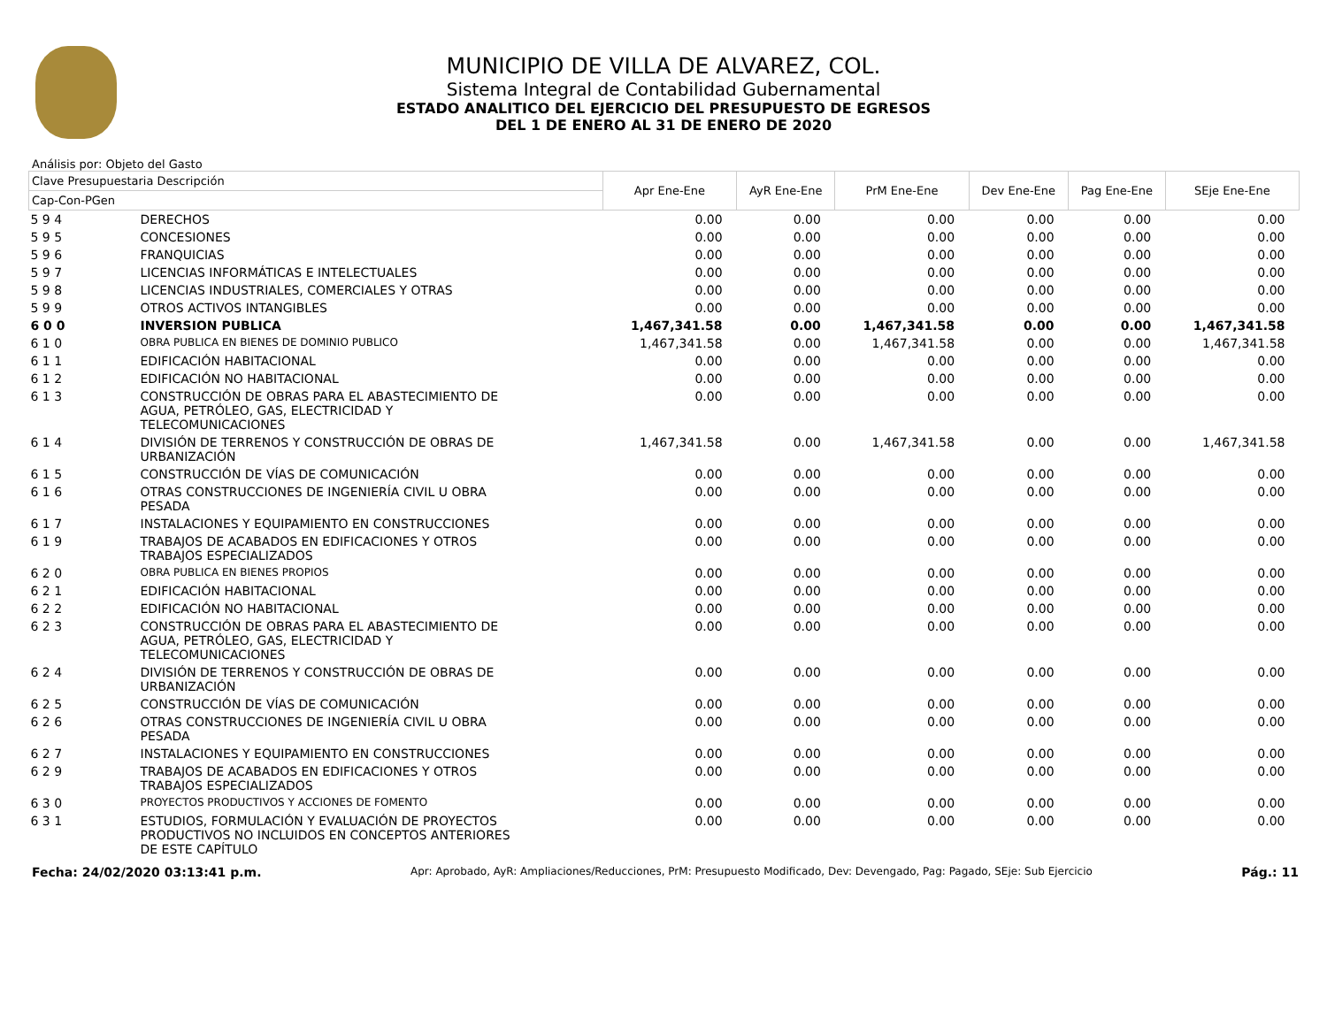MUNICIPIO DE VILLA DE ALVAREZ, COL.
Sistema Integral de Contabilidad Gubernamental
ESTADO ANALITICO DEL EJERCICIO DEL PRESUPUESTO DE EGRESOS
DEL 1 DE ENERO AL 31 DE ENERO DE 2020
Análisis por: Objeto del Gasto
| Clave Presupuestaria Descripción | | Apr Ene-Ene | AyR Ene-Ene | PrM Ene-Ene | Dev Ene-Ene | Pag Ene-Ene | SEje Ene-Ene |
| --- | --- | --- | --- | --- | --- | --- | --- |
| Cap-Con-PGen | | | | | | | |
| 5 9 4 | DERECHOS | 0.00 | 0.00 | 0.00 | 0.00 | 0.00 | 0.00 |
| 5 9 5 | CONCESIONES | 0.00 | 0.00 | 0.00 | 0.00 | 0.00 | 0.00 |
| 5 9 6 | FRANQUICIAS | 0.00 | 0.00 | 0.00 | 0.00 | 0.00 | 0.00 |
| 5 9 7 | LICENCIAS INFORMÁTICAS E INTELECTUALES | 0.00 | 0.00 | 0.00 | 0.00 | 0.00 | 0.00 |
| 5 9 8 | LICENCIAS INDUSTRIALES, COMERCIALES Y OTRAS | 0.00 | 0.00 | 0.00 | 0.00 | 0.00 | 0.00 |
| 5 9 9 | OTROS ACTIVOS INTANGIBLES | 0.00 | 0.00 | 0.00 | 0.00 | 0.00 | 0.00 |
| 6 0 0 | INVERSION PUBLICA | 1,467,341.58 | 0.00 | 1,467,341.58 | 0.00 | 0.00 | 1,467,341.58 |
| 6 1 0 | OBRA PUBLICA EN BIENES DE DOMINIO PUBLICO | 1,467,341.58 | 0.00 | 1,467,341.58 | 0.00 | 0.00 | 1,467,341.58 |
| 6 1 1 | EDIFICACIÓN HABITACIONAL | 0.00 | 0.00 | 0.00 | 0.00 | 0.00 | 0.00 |
| 6 1 2 | EDIFICACIÓN NO HABITACIONAL | 0.00 | 0.00 | 0.00 | 0.00 | 0.00 | 0.00 |
| 6 1 3 | CONSTRUCCIÓN DE OBRAS PARA EL ABASTECIMIENTO DE AGUA, PETRÓLEO, GAS, ELECTRICIDAD Y TELECOMUNICACIONES | 0.00 | 0.00 | 0.00 | 0.00 | 0.00 | 0.00 |
| 6 1 4 | DIVISIÓN DE TERRENOS Y CONSTRUCCIÓN DE OBRAS DE URBANIZACIÓN | 1,467,341.58 | 0.00 | 1,467,341.58 | 0.00 | 0.00 | 1,467,341.58 |
| 6 1 5 | CONSTRUCCIÓN DE VÍAS DE COMUNICACIÓN | 0.00 | 0.00 | 0.00 | 0.00 | 0.00 | 0.00 |
| 6 1 6 | OTRAS CONSTRUCCIONES DE INGENIERÍA CIVIL U OBRA PESADA | 0.00 | 0.00 | 0.00 | 0.00 | 0.00 | 0.00 |
| 6 1 7 | INSTALACIONES Y EQUIPAMIENTO EN CONSTRUCCIONES | 0.00 | 0.00 | 0.00 | 0.00 | 0.00 | 0.00 |
| 6 1 9 | TRABAJOS DE ACABADOS EN EDIFICACIONES Y OTROS TRABAJOS ESPECIALIZADOS | 0.00 | 0.00 | 0.00 | 0.00 | 0.00 | 0.00 |
| 6 2 0 | OBRA PUBLICA EN BIENES PROPIOS | 0.00 | 0.00 | 0.00 | 0.00 | 0.00 | 0.00 |
| 6 2 1 | EDIFICACIÓN HABITACIONAL | 0.00 | 0.00 | 0.00 | 0.00 | 0.00 | 0.00 |
| 6 2 2 | EDIFICACIÓN NO HABITACIONAL | 0.00 | 0.00 | 0.00 | 0.00 | 0.00 | 0.00 |
| 6 2 3 | CONSTRUCCIÓN DE OBRAS PARA EL ABASTECIMIENTO DE AGUA, PETRÓLEO, GAS, ELECTRICIDAD Y TELECOMUNICACIONES | 0.00 | 0.00 | 0.00 | 0.00 | 0.00 | 0.00 |
| 6 2 4 | DIVISIÓN DE TERRENOS Y CONSTRUCCIÓN DE OBRAS DE URBANIZACIÓN | 0.00 | 0.00 | 0.00 | 0.00 | 0.00 | 0.00 |
| 6 2 5 | CONSTRUCCIÓN DE VÍAS DE COMUNICACIÓN | 0.00 | 0.00 | 0.00 | 0.00 | 0.00 | 0.00 |
| 6 2 6 | OTRAS CONSTRUCCIONES DE INGENIERÍA CIVIL U OBRA PESADA | 0.00 | 0.00 | 0.00 | 0.00 | 0.00 | 0.00 |
| 6 2 7 | INSTALACIONES Y EQUIPAMIENTO EN CONSTRUCCIONES | 0.00 | 0.00 | 0.00 | 0.00 | 0.00 | 0.00 |
| 6 2 9 | TRABAJOS DE ACABADOS EN EDIFICACIONES Y OTROS TRABAJOS ESPECIALIZADOS | 0.00 | 0.00 | 0.00 | 0.00 | 0.00 | 0.00 |
| 6 3 0 | PROYECTOS PRODUCTIVOS Y ACCIONES DE FOMENTO | 0.00 | 0.00 | 0.00 | 0.00 | 0.00 | 0.00 |
| 6 3 1 | ESTUDIOS, FORMULACIÓN Y EVALUACIÓN DE PROYECTOS PRODUCTIVOS NO INCLUIDOS EN CONCEPTOS ANTERIORES DE ESTE CAPÍTULO | 0.00 | 0.00 | 0.00 | 0.00 | 0.00 | 0.00 |
Fecha: 24/02/2020 03:13:41 p.m. Apr: Aprobado, AyR: Ampliaciones/Reducciones, PrM: Presupuesto Modificado, Dev: Devengado, Pag: Pagado, SEje: Sub Ejercicio Pág.: 11